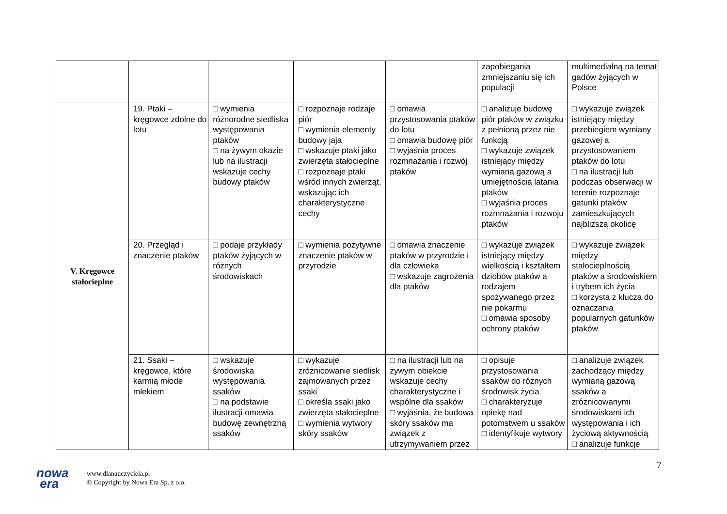| | | | | | zapobiegania zmniejszaniu się ich populacji | multimedialną na temat gadów żyjących w Polsce |
| V. Kręgowce stałocieplne | 19. Ptaki – kręgowce zdolne do lotu | □ wymienia różnorodne siedliska występowania ptaków □ na żywym okazie lub na ilustracji wskazuje cechy budowy ptaków | □ rozpoznaje rodzaje piór □ wymienia elementy budowy jaja □ wskazuje ptaki jako zwierzęta stałocieplne □ rozpoznaje ptaki wśród innych zwierząt, wskazując ich charakterystyczne cechy | □ omawia przystosowania ptaków do lotu □ omawia budowę piór □ wyjaśnia proces rozmnażania i rozwój ptaków | □ analizuje budowę piór ptaków w związku z pełnioną przez nie funkcją □ wykazuje związek istniejący między wymianą gazową a umiejętnością latania ptaków □ wyjaśnia proces rozmnażania i rozwoju ptaków | □ wykazuje związek istniejący między przebiegiem wymiany gazowej a przystosowaniem ptaków do lotu □ na ilustracji lub podczas obserwacji w terenie rozpoznaje gatunki ptaków zamieszkujących najbliższą okolicę |
| | 20. Przegląd i znaczenie ptaków | □ podaje przykłady ptaków żyjących w różnych środowiskach | □ wymienia pozytywne znaczenie ptaków w przyrodzie | □ omawia znaczenie ptaków w przyrodzie i dla człowieka □ wskazuje zagrożenia dla ptaków | □ wykazuje związek istniejący między wielkością i kształtem dziobów ptaków a rodzajem spożywanego przez nie pokarmu □ omawia sposoby ochrony ptaków | □ wykazuje związek między stałocieplnością ptaków a środowiskiem i trybem ich życia □ korzysta z klucza do oznaczania popularnych gatunków ptaków |
| | 21. Ssaki – kręgowce, które karmią młode mlekiem | □ wskazuje środowiska występowania ssaków □ na podstawie ilustracji omawia budowę zewnętrzną ssaków | □ wykazuje zróżnicowanie siedlisk zajmowanych przez ssaki □ określa ssaki jako zwierzęta stałocieplne □ wymienia wytwory skóry ssaków | □ na ilustracji lub na żywym obiekcie wskazuje cechy charakterystyczne i wspólne dla ssaków □ wyjaśnia, że budowa skóry ssaków ma związek z utrzymywaniem przez | □ opisuje przystosowania ssaków do różnych środowisk życia □ charakteryzuje opiekę nad potomstwem u ssaków □ identyfikuje wytwory | □ analizuje związek zachodzący między wymianą gazową ssaków a zróżnicowanymi środowiskami ich występowania i ich życiową aktywnością □ analizuje funkcje |
7
nowa
era
www.dlanauczyciela.pl
© Copyright by Nowa Era Sp. z o.o.